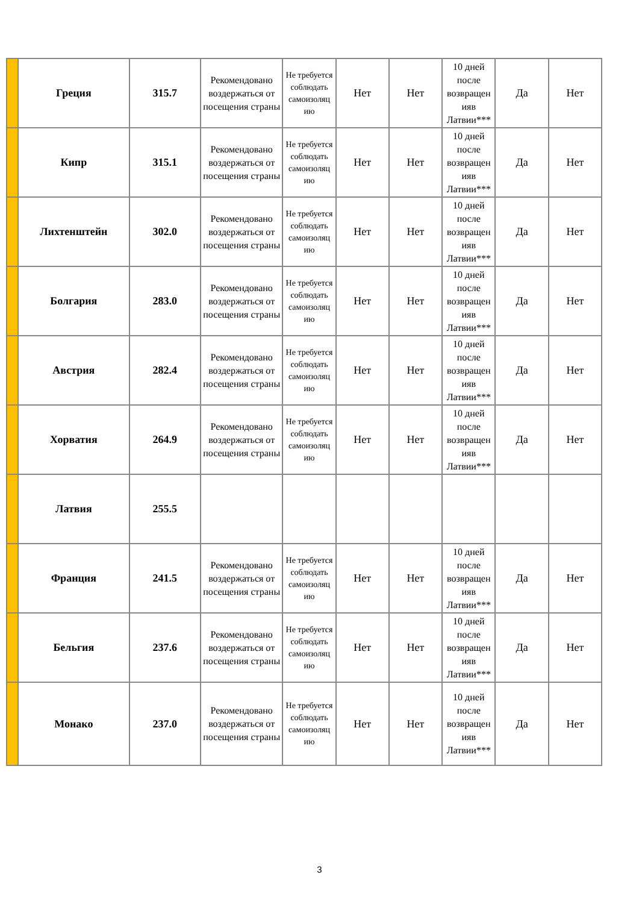| | Греция | 315.7 | Рекомендовано воздержаться от посещения страны | Не требуется соблюдать самоизоляц ию | Нет | Нет | 10 дней после возвращен ияв Латвии*** | Да | Нет |
| | Кипр | 315.1 | Рекомендовано воздержаться от посещения страны | Не требуется соблюдать самоизоляц ию | Нет | Нет | 10 дней после возвращен ияв Латвии*** | Да | Нет |
| | Лихтенштейн | 302.0 | Рекомендовано воздержаться от посещения страны | Не требуется соблюдать самоизоляц ию | Нет | Нет | 10 дней после возвращен ияв Латвии*** | Да | Нет |
| | Болгария | 283.0 | Рекомендовано воздержаться от посещения страны | Не требуется соблюдать самоизоляц ию | Нет | Нет | 10 дней после возвращен ияв Латвии*** | Да | Нет |
| | Австрия | 282.4 | Рекомендовано воздержаться от посещения страны | Не требуется соблюдать самоизоляц ию | Нет | Нет | 10 дней после возвращен ияв Латвии*** | Да | Нет |
| | Хорватия | 264.9 | Рекомендовано воздержаться от посещения страны | Не требуется соблюдать самоизоляц ию | Нет | Нет | 10 дней после возвращен ияв Латвии*** | Да | Нет |
| | Латвия | 255.5 | | | | | | | |
| | Франция | 241.5 | Рекомендовано воздержаться от посещения страны | Не требуется соблюдать самоизоляц ию | Нет | Нет | 10 дней после возвращен ияв Латвии*** | Да | Нет |
| | Бельгия | 237.6 | Рекомендовано воздержаться от посещения страны | Не требуется соблюдать самоизоляц ию | Нет | Нет | 10 дней после возвращен ияв Латвии*** | Да | Нет |
| | Монако | 237.0 | Рекомендовано воздержаться от посещения страны | Не требуется соблюдать самоизоляц ию | Нет | Нет | 10 дней после возвращен ияв Латвии*** | Да | Нет |
3